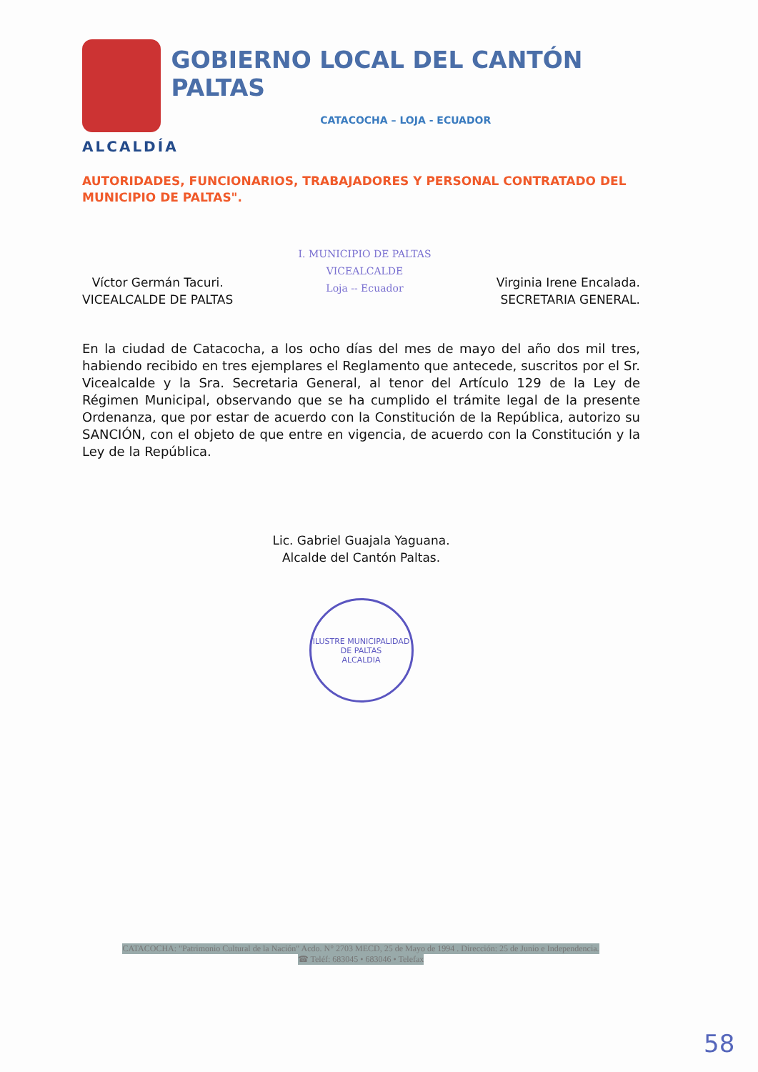GOBIERNO LOCAL DEL CANTÓN PALTAS
CATACOCHA – LOJA - ECUADOR
ALCALDÍA
AUTORIDADES, FUNCIONARIOS, TRABAJADORES Y PERSONAL CONTRATADO DEL MUNICIPIO DE PALTAS".
Víctor Germán Tacuri.
VICEALCALDE DE PALTAS
I. MUNICIPIO DE PALTAS
VICEALCALDE
Loja -- Ecuador
Virginia Irene Encalada.
SECRETARIA GENERAL.
En la ciudad de Catacocha, a los ocho días del mes de mayo del año dos mil tres, habiendo recibido en tres ejemplares el Reglamento que antecede, suscritos por el Sr. Vicealcalde y la Sra. Secretaria General, al tenor del Artículo 129 de la Ley de Régimen Municipal, observando que se ha cumplido el trámite legal de la presente Ordenanza, que por estar de acuerdo con la Constitución de la República, autorizo su SANCIÓN, con el objeto de que entre en vigencia, de acuerdo con la Constitución y la Ley de la República.
Lic. Gabriel Guajala Yaguana.
Alcalde del Cantón Paltas.
ILUSTRE MUNICIPALIDAD DE PALTAS
ALCALDIA
CATACOCHA: "Patrimonio Cultural de la Nación" Acdo. N° 2703 MECD, 25 de Mayo de 1994 . Dirección: 25 de Junio e Independencia.
☎ Teléf: 683045 • 683046 • Telefax
58